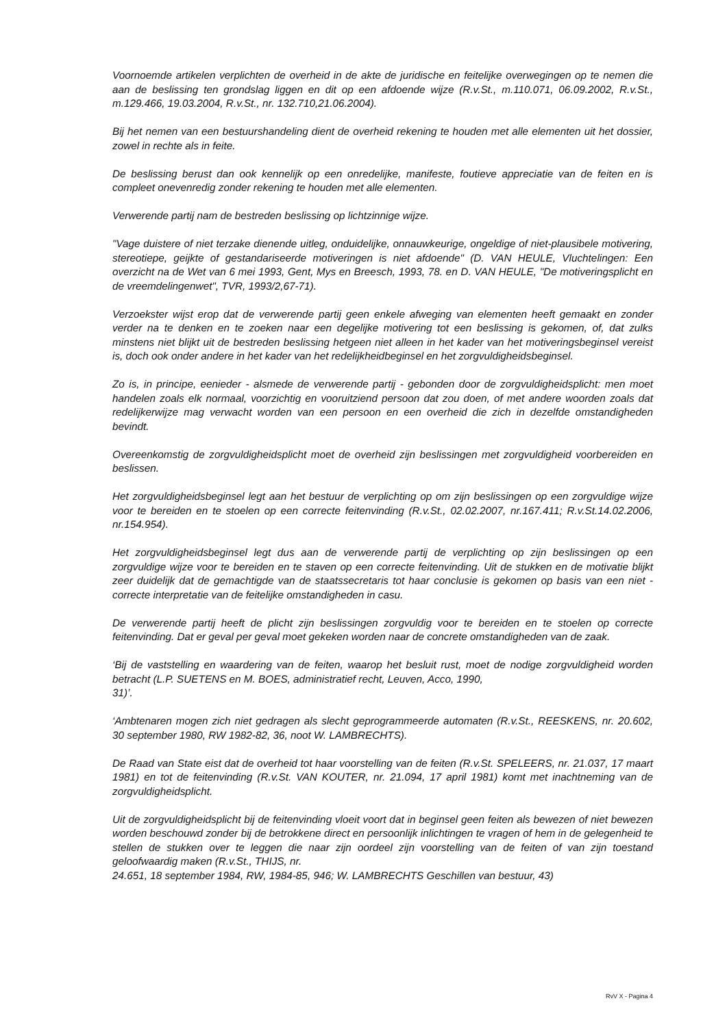Voornoemde artikelen verplichten de overheid in de akte de juridische en feitelijke overwegingen op te nemen die aan de beslissing ten grondslag liggen en dit op een afdoende wijze (R.v.St., m.110.071, 06.09.2002, R.v.St., m.129.466, 19.03.2004, R.v.St., nr. 132.710,21.06.2004).
Bij het nemen van een bestuurshandeling dient de overheid rekening te houden met alle elementen uit het dossier, zowel in rechte als in feite.
De beslissing berust dan ook kennelijk op een onredelijke, manifeste, foutieve appreciatie van de feiten en is compleet onevenredig zonder rekening te houden met alle elementen.
Verwerende partij nam de bestreden beslissing op lichtzinnige wijze.
"Vage duistere of niet terzake dienende uitleg, onduidelijke, onnauwkeurige, ongeldige of niet-plausibele motivering, stereotiepe, geijkte of gestandariseerde motiveringen is niet afdoende" (D. VAN HEULE, Vluchtelingen: Een overzicht na de Wet van 6 mei 1993, Gent, Mys en Breesch, 1993, 78. en D. VAN HEULE, "De motiveringsplicht en de vreemdelingenwet", TVR, 1993/2,67-71).
Verzoekster wijst erop dat de verwerende partij geen enkele afweging van elementen heeft gemaakt en zonder verder na te denken en te zoeken naar een degelijke motivering tot een beslissing is gekomen, of, dat zulks minstens niet blijkt uit de bestreden beslissing hetgeen niet alleen in het kader van het motiveringsbeginsel vereist is, doch ook onder andere in het kader van het redelijkheidbeginsel en het zorgvuldigheidsbeginsel.
Zo is, in principe, eenieder - alsmede de verwerende partij - gebonden door de zorgvuldigheidsplicht: men moet handelen zoals elk normaal, voorzichtig en vooruitziend persoon dat zou doen, of met andere woorden zoals dat redelijkerwijze mag verwacht worden van een persoon en een overheid die zich in dezelfde omstandigheden bevindt.
Overeenkomstig de zorgvuldigheidsplicht moet de overheid zijn beslissingen met zorgvuldigheid voorbereiden en beslissen.
Het zorgvuldigheidsbeginsel legt aan het bestuur de verplichting op om zijn beslissingen op een zorgvuldige wijze voor te bereiden en te stoelen op een correcte feitenvinding (R.v.St., 02.02.2007, nr.167.411; R.v.St.14.02.2006, nr.154.954).
Het zorgvuldigheidsbeginsel legt dus aan de verwerende partij de verplichting op zijn beslissingen op een zorgvuldige wijze voor te bereiden en te staven op een correcte feitenvinding. Uit de stukken en de motivatie blijkt zeer duidelijk dat de gemachtigde van de staatssecretaris tot haar conclusie is gekomen op basis van een niet - correcte interpretatie van de feitelijke omstandigheden in casu.
De verwerende partij heeft de plicht zijn beslissingen zorgvuldig voor te bereiden en te stoelen op correcte feitenvinding. Dat er geval per geval moet gekeken worden naar de concrete omstandigheden van de zaak.
‘Bij de vaststelling en waardering van de feiten, waarop het besluit rust, moet de nodige zorgvuldigheid worden betracht (L.P. SUETENS en M. BOES, administratief recht, Leuven, Acco, 1990,
31)’.
‘Ambtenaren mogen zich niet gedragen als slecht geprogrammeerde automaten (R.v.St., REESKENS, nr. 20.602, 30 september 1980, RW 1982-82, 36, noot W. LAMBRECHTS).
De Raad van State eist dat de overheid tot haar voorstelling van de feiten (R.v.St. SPELEERS, nr. 21.037, 17 maart 1981) en tot de feitenvinding (R.v.St. VAN KOUTER, nr. 21.094, 17 april 1981) komt met inachtneming van de zorgvuldigheidsplicht.
Uit de zorgvuldigheidsplicht bij de feitenvinding vloeit voort dat in beginsel geen feiten als bewezen of niet bewezen worden beschouwd zonder bij de betrokkene direct en persoonlijk inlichtingen te vragen of hem in de gelegenheid te stellen de stukken over te leggen die naar zijn oordeel zijn voorstelling van de feiten of van zijn toestand geloofwaardig maken (R.v.St., THIJS, nr.
24.651, 18 september 1984, RW, 1984-85, 946; W. LAMBRECHTS Geschillen van bestuur, 43)
RvV X - Pagina 4